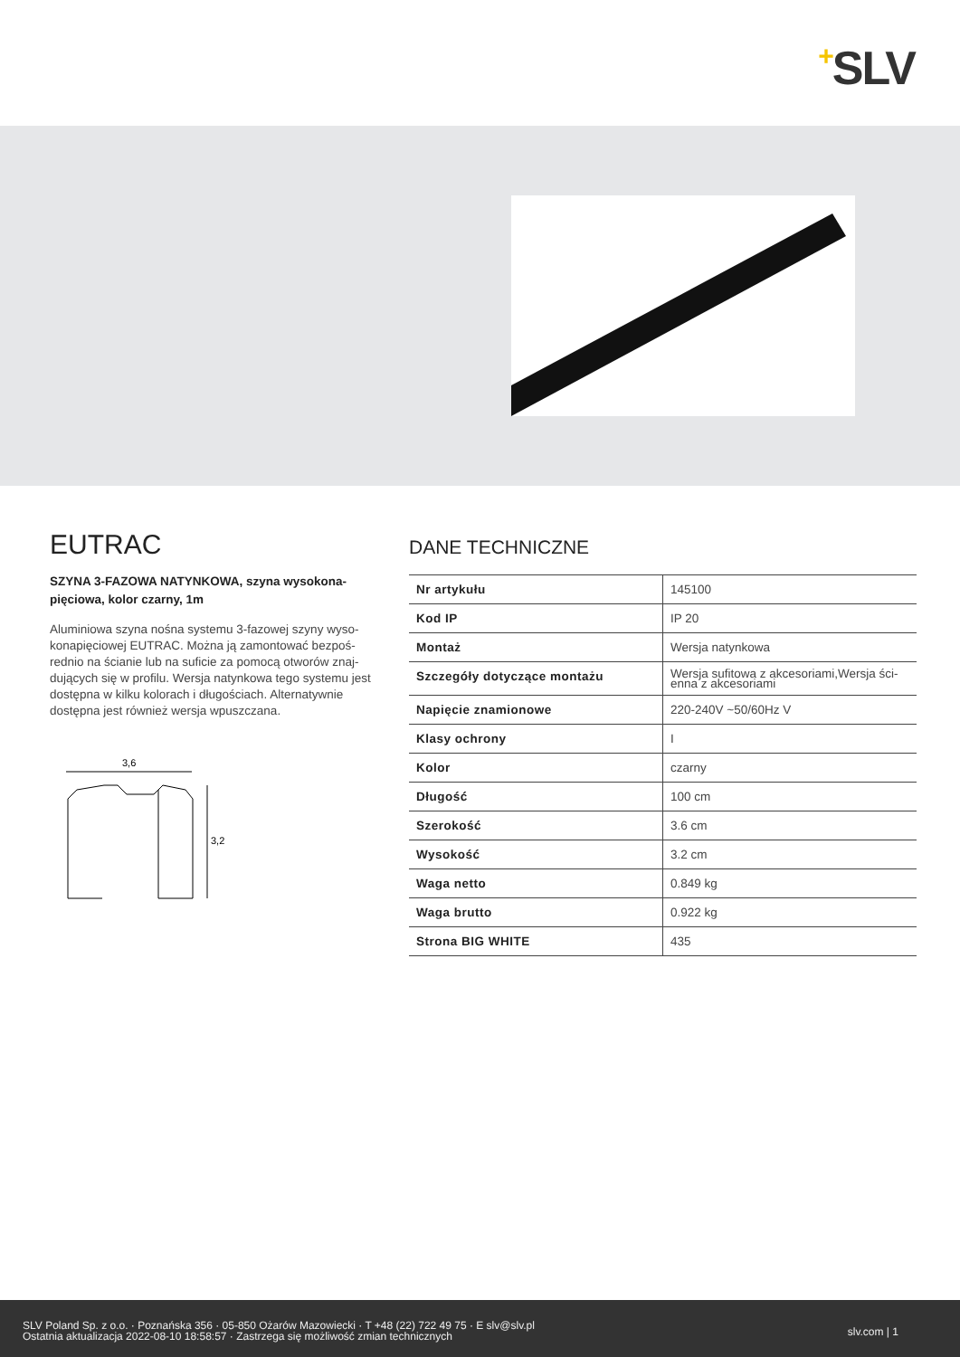+SLV
EUTRAC
SZYNA 3-FAZOWA NATYNKOWA, szyna wysokona­pięciowa, kolor czarny, 1m
Aluminiowa szyna nośna systemu 3-fazowej szyny wyso­konapięciowej EUTRAC. Można ją zamontować bezpoś­rednio na ścianie lub na suficie za pomocą otworów znaj­dujących się w profilu. Wersja natynkowa tego systemu jest dostępna w kilku kolorach i długościach. Alternatywnie dostępna jest również wersja wpuszczana.
3,6
3,2
DANE TECHNICZNE
| Nr artykułu | 145100 |
| Kod IP | IP 20 |
| Montaż | Wersja natynkowa |
| Szczegóły dotyczące montażu | Wersja sufitowa z akcesoriami,Wersja ści­enna z akcesoriami |
| Napięcie znamionowe | 220-240V ~50/60Hz V |
| Klasy ochrony | I |
| Kolor | czarny |
| Długość | 100 cm |
| Szerokość | 3.6 cm |
| Wysokość | 3.2 cm |
| Waga netto | 0.849 kg |
| Waga brutto | 0.922 kg |
| Strona BIG WHITE | 435 |
SLV Poland Sp. z o.o. · Poznańska 356 · 05-850 Ożarów Mazowiecki · T +48 (22) 722 49 75 · E slv@slv.pl
Ostatnia aktualizacja 2022-08-10 18:58:57 · Zastrzega się możliwość zmian technicznych
slv.com | 1